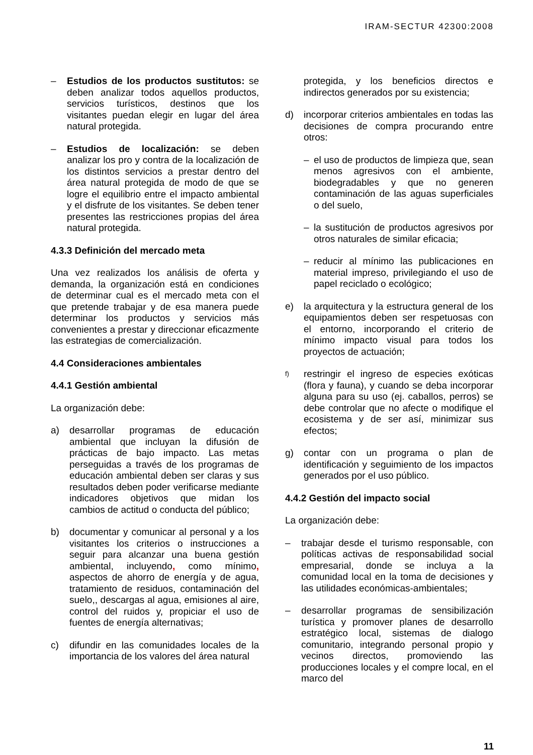IRAM-SECTUR 42300:2008
– Estudios de los productos sustitutos: se deben analizar todos aquellos productos, servicios turísticos, destinos que los visitantes puedan elegir en lugar del área natural protegida.
– Estudios de localización: se deben analizar los pro y contra de la localización de los distintos servicios a prestar dentro del área natural protegida de modo de que se logre el equilibrio entre el impacto ambiental y el disfrute de los visitantes. Se deben tener presentes las restricciones propias del área natural protegida.
4.3.3 Definición del mercado meta
Una vez realizados los análisis de oferta y demanda, la organización está en condiciones de determinar cual es el mercado meta con el que pretende trabajar y de esa manera puede determinar los productos y servicios más convenientes a prestar y direccionar eficazmente las estrategias de comercialización.
4.4 Consideraciones ambientales
4.4.1 Gestión ambiental
La organización debe:
a) desarrollar programas de educación ambiental que incluyan la difusión de prácticas de bajo impacto. Las metas perseguidas a través de los programas de educación ambiental deben ser claras y sus resultados deben poder verificarse mediante indicadores objetivos que midan los cambios de actitud o conducta del público;
b) documentar y comunicar al personal y a los visitantes los criterios o instrucciones a seguir para alcanzar una buena gestión ambiental, incluyendo, como mínimo, aspectos de ahorro de energía y de agua, tratamiento de residuos, contaminación del suelo,, descargas al agua, emisiones al aire, control del ruidos y, propiciar el uso de fuentes de energía alternativas;
c) difundir en las comunidades locales de la importancia de los valores del área natural
protegida, y los beneficios directos e indirectos generados por su existencia;
d) incorporar criterios ambientales en todas las decisiones de compra procurando entre otros:
– el uso de productos de limpieza que, sean menos agresivos con el ambiente, biodegradables y que no generen contaminación de las aguas superficiales o del suelo,
– la sustitución de productos agresivos por otros naturales de similar eficacia;
– reducir al mínimo las publicaciones en material impreso, privilegiando el uso de papel reciclado o ecológico;
e) la arquitectura y la estructura general de los equipamientos deben ser respetuosas con el entorno, incorporando el criterio de mínimo impacto visual para todos los proyectos de actuación;
f) restringir el ingreso de especies exóticas (flora y fauna), y cuando se deba incorporar alguna para su uso (ej. caballos, perros) se debe controlar que no afecte o modifique el ecosistema y de ser así, minimizar sus efectos;
g) contar con un programa o plan de identificación y seguimiento de los impactos generados por el uso público.
4.4.2 Gestión del impacto social
La organización debe:
– trabajar desde el turismo responsable, con políticas activas de responsabilidad social empresarial, donde se incluya a la comunidad local en la toma de decisiones y las utilidades económicas-ambientales;
– desarrollar programas de sensibilización turística y promover planes de desarrollo estratégico local, sistemas de dialogo comunitario, integrando personal propio y vecinos directos, promoviendo las producciones locales y el compre local, en el marco del
11